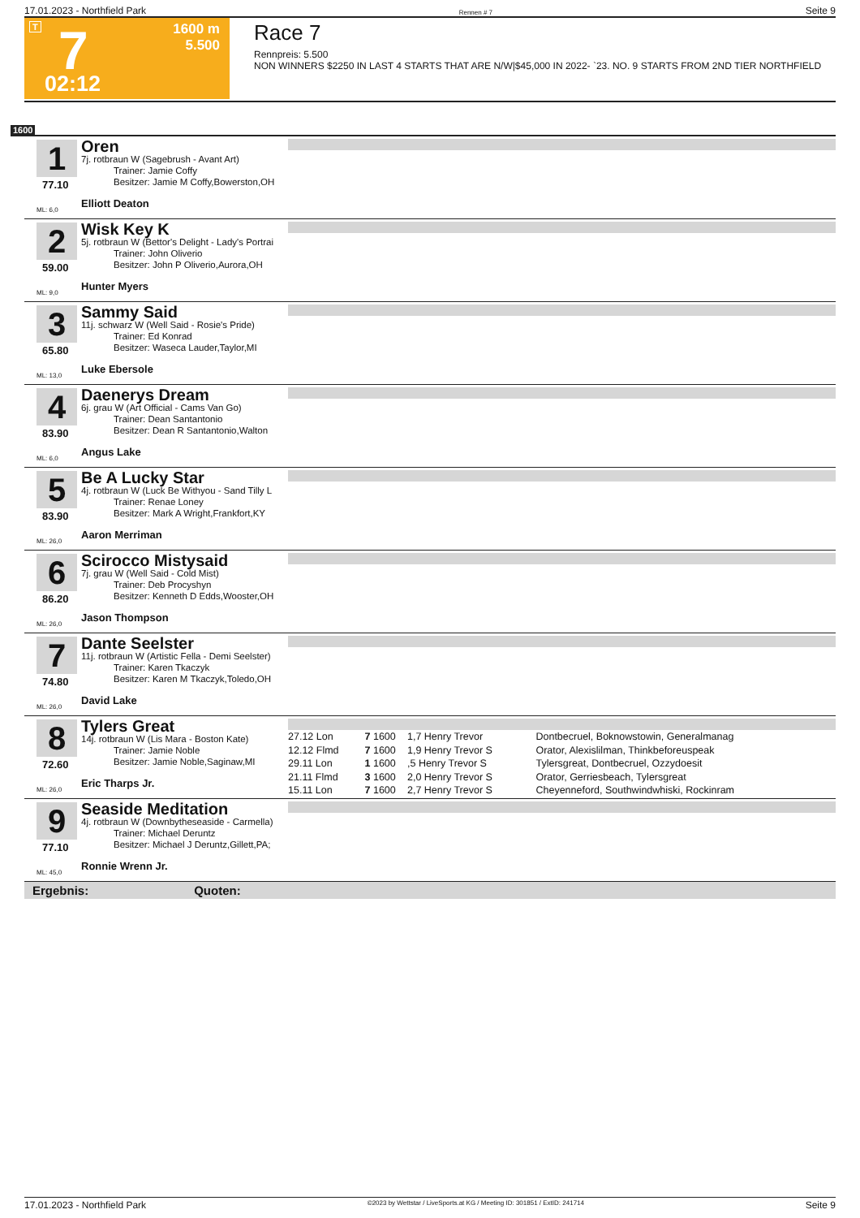17.01.2023 - Northfield Park Rennen # 7 Seite 9
T 7 1600 m
5.500
02:12
Race 7
Rennpreis: 5.500
NON WINNERS $2250 IN LAST 4 STARTS THAT ARE N/W|$45,000 IN 2022- `23. NO. 9 STARTS FROM 2ND TIER NORTHFIELD
1600
1
77.10
ML: 6,0
Oren
7j. rotbraun W (Sagebrush - Avant Art)
Trainer: Jamie Coffy
Besitzer: Jamie M Coffy,Bowerston,OH
Elliott Deaton
2
59.00
ML: 9,0
Wisk Key K
5j. rotbraun W (Bettor's Delight - Lady's Portrai
Trainer: John Oliverio
Besitzer: John P Oliverio,Aurora,OH
Hunter Myers
3
65.80
ML: 13,0
Sammy Said
11j. schwarz W (Well Said - Rosie's Pride)
Trainer: Ed Konrad
Besitzer: Waseca Lauder,Taylor,MI
Luke Ebersole
4
83.90
ML: 6,0
Daenerys Dream
6j. grau W (Art Official - Cams Van Go)
Trainer: Dean Santantonio
Besitzer: Dean R Santantonio,Walton
Angus Lake
5
83.90
ML: 26,0
Be A Lucky Star
4j. rotbraun W (Luck Be Withyou - Sand Tilly L
Trainer: Renae Loney
Besitzer: Mark A Wright,Frankfort,KY
Aaron Merriman
6
86.20
ML: 26,0
Scirocco Mistysaid
7j. grau W (Well Said - Cold Mist)
Trainer: Deb Procyshyn
Besitzer: Kenneth D Edds,Wooster,OH
Jason Thompson
7
74.80
ML: 26,0
Dante Seelster
11j. rotbraun W (Artistic Fella - Demi Seelster)
Trainer: Karen Tkaczyk
Besitzer: Karen M Tkaczyk,Toledo,OH
David Lake
8
72.60
ML: 26,0
Tylers Great
14j. rotbraun W (Lis Mara - Boston Kate)
Trainer: Jamie Noble
Besitzer: Jamie Noble,Saginaw,MI
Eric Tharps Jr.
| 27.12 Lon | 7 | 1600 | 1,7 Henry Trevor | Dontbecruel, Boknowstowin, Generalmanag |
| 12.12 Flmd | 7 | 1600 | 1,9 Henry Trevor S | Orator, Alexislilman, Thinkbeforeuspeak |
| 29.11 Lon | 1 | 1600 | ,5 Henry Trevor S | Tylersgreat, Dontbecruel, Ozzydoesit |
| 21.11 Flmd | 3 | 1600 | 2,0 Henry Trevor S | Orator, Gerriesbeach, Tylersgreat |
| 15.11 Lon | 7 | 1600 | 2,7 Henry Trevor S | Cheyenneford, Southwindwhiski, Rockinram |
9
77.10
ML: 45,0
Seaside Meditation
4j. rotbraun W (Downbytheseaside - Carmella)
Trainer: Michael Deruntz
Besitzer: Michael J Deruntz,Gillett,PA;
Ronnie Wrenn Jr.
Ergebnis: Quoten:
17.01.2023 - Northfield Park ©2023 by Wettstar / LiveSports.at KG / Meeting ID: 301851 / ExtID: 241714 Seite 9